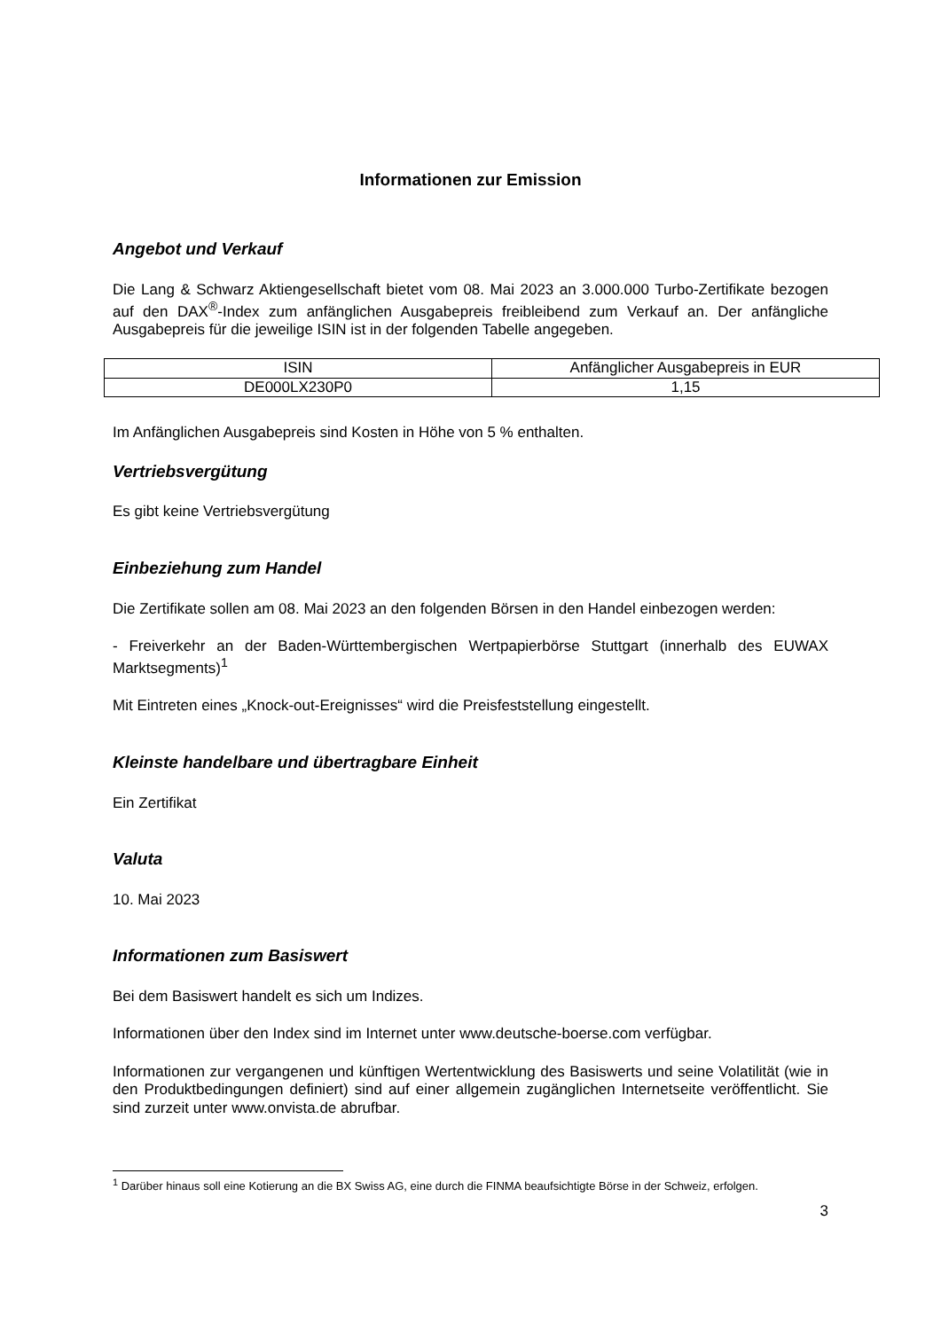Informationen zur Emission
Angebot und Verkauf
Die Lang & Schwarz Aktiengesellschaft bietet vom 08. Mai 2023 an 3.000.000 Turbo-Zertifikate bezogen auf den DAX<sup>®</sup>-Index zum anfänglichen Ausgabepreis freibleibend zum Verkauf an. Der anfängliche Ausgabepreis für die jeweilige ISIN ist in der folgenden Tabelle angegeben.
| ISIN | Anfänglicher Ausgabepreis in EUR |
| DE000LX230P0 | 1,15 |
Im Anfänglichen Ausgabepreis sind Kosten in Höhe von 5 % enthalten.
Vertriebsvergütung
Es gibt keine Vertriebsvergütung
Einbeziehung zum Handel
Die Zertifikate sollen am 08. Mai 2023 an den folgenden Börsen in den Handel einbezogen werden:
- Freiverkehr an der Baden-Württembergischen Wertpapierbörse Stuttgart (innerhalb des EUWAX Marktsegments)<sup>1</sup>
Mit Eintreten eines „Knock-out-Ereignisses“ wird die Preisfeststellung eingestellt.
Kleinste handelbare und übertragbare Einheit
Ein Zertifikat
Valuta
10. Mai 2023
Informationen zum Basiswert
Bei dem Basiswert handelt es sich um Indizes.
Informationen über den Index sind im Internet unter www.deutsche-boerse.com verfügbar.
Informationen zur vergangenen und künftigen Wertentwicklung des Basiswerts und seine Volatilität (wie in den Produktbedingungen definiert) sind auf einer allgemein zugänglichen Internetseite veröffentlicht. Sie sind zurzeit unter www.onvista.de abrufbar.
<sup>1</sup> Darüber hinaus soll eine Kotierung an die BX Swiss AG, eine durch die FINMA beaufsichtigte Börse in der Schweiz, erfolgen.
3